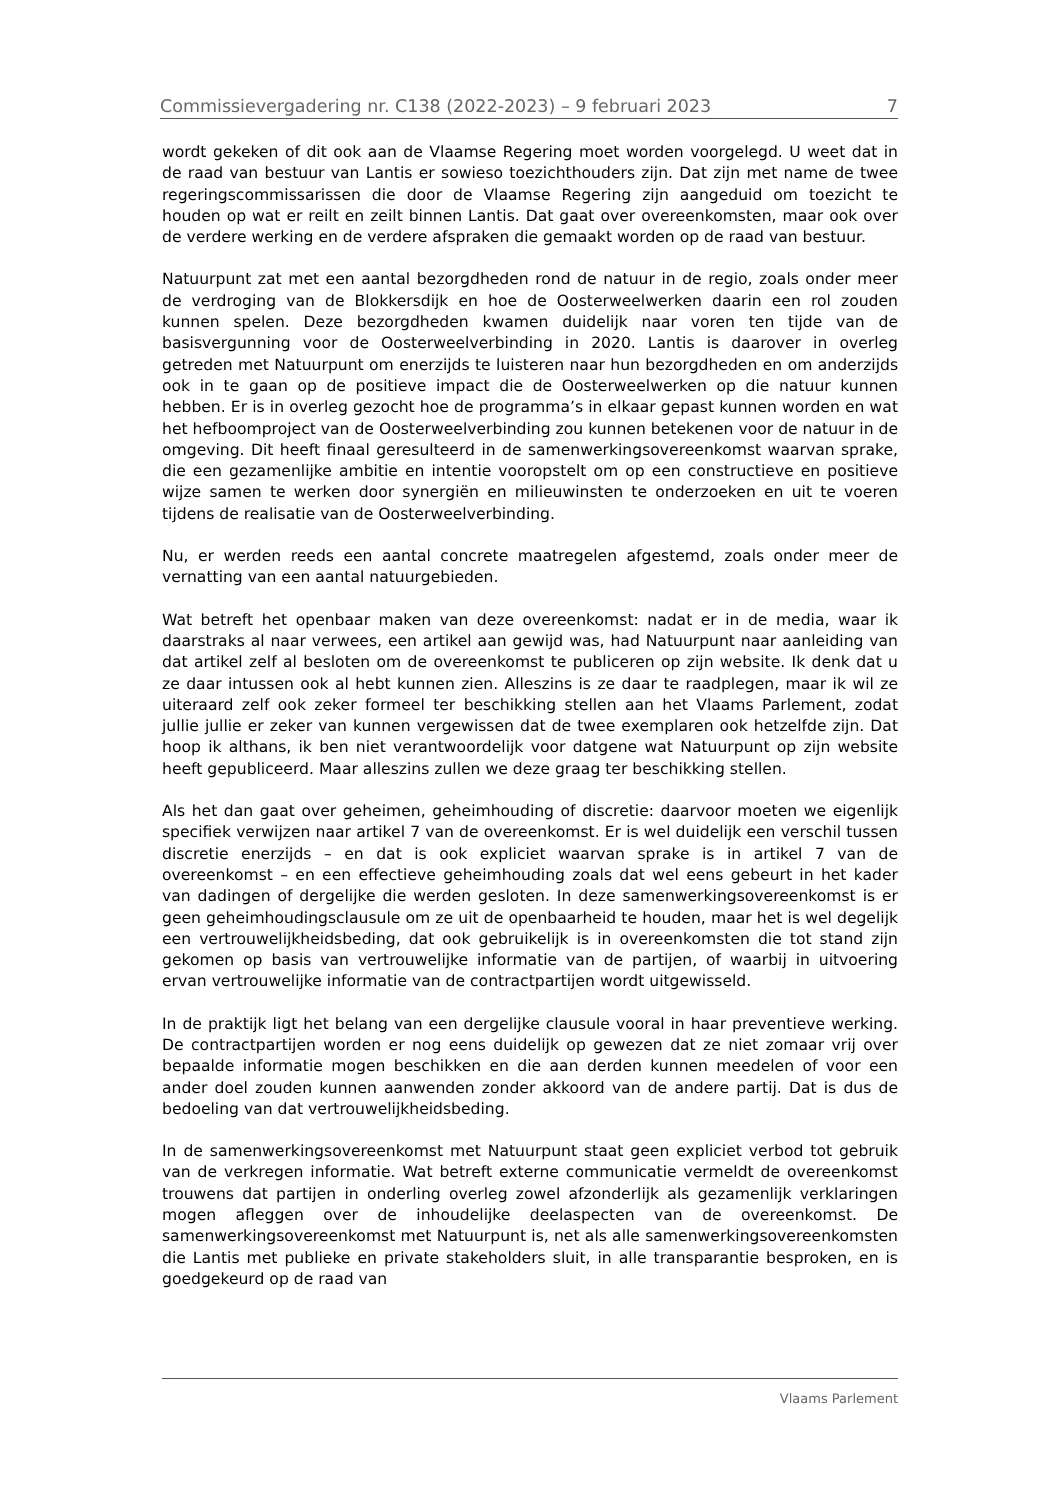Commissievergadering nr. C138 (2022-2023) – 9 februari 2023 7
wordt gekeken of dit ook aan de Vlaamse Regering moet worden voorgelegd. U weet dat in de raad van bestuur van Lantis er sowieso toezichthouders zijn. Dat zijn met name de twee regeringscommissarissen die door de Vlaamse Regering zijn aangeduid om toezicht te houden op wat er reilt en zeilt binnen Lantis. Dat gaat over overeenkomsten, maar ook over de verdere werking en de verdere afspraken die gemaakt worden op de raad van bestuur.
Natuurpunt zat met een aantal bezorgdheden rond de natuur in de regio, zoals onder meer de verdroging van de Blokkersdijk en hoe de Oosterweelwerken daarin een rol zouden kunnen spelen. Deze bezorgdheden kwamen duidelijk naar voren ten tijde van de basisvergunning voor de Oosterweelverbinding in 2020. Lantis is daarover in overleg getreden met Natuurpunt om enerzijds te luisteren naar hun bezorgdheden en om anderzijds ook in te gaan op de positieve impact die de Oosterweelwerken op die natuur kunnen hebben. Er is in overleg gezocht hoe de programma’s in elkaar gepast kunnen worden en wat het hefboomproject van de Oosterweelverbinding zou kunnen betekenen voor de natuur in de omgeving. Dit heeft finaal geresulteerd in de samenwerkingsovereenkomst waarvan sprake, die een gezamenlijke ambitie en intentie vooropstelt om op een constructieve en positieve wijze samen te werken door synergiën en milieuwinsten te onderzoeken en uit te voeren tijdens de realisatie van de Oosterweelverbinding.
Nu, er werden reeds een aantal concrete maatregelen afgestemd, zoals onder meer de vernatting van een aantal natuurgebieden.
Wat betreft het openbaar maken van deze overeenkomst: nadat er in de media, waar ik daarstraks al naar verwees, een artikel aan gewijd was, had Natuurpunt naar aanleiding van dat artikel zelf al besloten om de overeenkomst te publiceren op zijn website. Ik denk dat u ze daar intussen ook al hebt kunnen zien. Alleszins is ze daar te raadplegen, maar ik wil ze uiteraard zelf ook zeker formeel ter beschikking stellen aan het Vlaams Parlement, zodat jullie jullie er zeker van kunnen vergewissen dat de twee exemplaren ook hetzelfde zijn. Dat hoop ik althans, ik ben niet verantwoordelijk voor datgene wat Natuurpunt op zijn website heeft gepubliceerd. Maar alleszins zullen we deze graag ter beschikking stellen.
Als het dan gaat over geheimen, geheimhouding of discretie: daarvoor moeten we eigenlijk specifiek verwijzen naar artikel 7 van de overeenkomst. Er is wel duidelijk een verschil tussen discretie enerzijds – en dat is ook expliciet waarvan sprake is in artikel 7 van de overeenkomst – en een effectieve geheimhouding zoals dat wel eens gebeurt in het kader van dadingen of dergelijke die werden gesloten. In deze samenwerkingsovereenkomst is er geen geheimhoudingsclausule om ze uit de openbaarheid te houden, maar het is wel degelijk een vertrouwelijkheidsbeding, dat ook gebruikelijk is in overeenkomsten die tot stand zijn gekomen op basis van vertrouwelijke informatie van de partijen, of waarbij in uitvoering ervan vertrouwelijke informatie van de contractpartijen wordt uitgewisseld.
In de praktijk ligt het belang van een dergelijke clausule vooral in haar preventieve werking. De contractpartijen worden er nog eens duidelijk op gewezen dat ze niet zomaar vrij over bepaalde informatie mogen beschikken en die aan derden kunnen meedelen of voor een ander doel zouden kunnen aanwenden zonder akkoord van de andere partij. Dat is dus de bedoeling van dat vertrouwelijkheidsbeding.
In de samenwerkingsovereenkomst met Natuurpunt staat geen expliciet verbod tot gebruik van de verkregen informatie. Wat betreft externe communicatie vermeldt de overeenkomst trouwens dat partijen in onderling overleg zowel afzonderlijk als gezamenlijk verklaringen mogen afleggen over de inhoudelijke deelaspecten van de overeenkomst. De samenwerkingsovereenkomst met Natuurpunt is, net als alle samenwerkingsovereenkomsten die Lantis met publieke en private stakeholders sluit, in alle transparantie besproken, en is goedgekeurd op de raad van
Vlaams Parlement